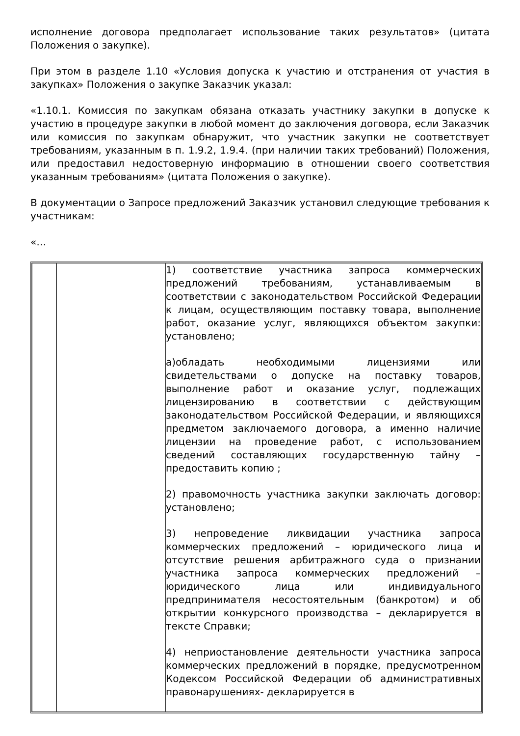исполнение договора предполагает использование таких результатов» (цитата Положения о закупке).
При этом в разделе 1.10 «Условия допуска к участию и отстранения от участия в закупках» Положения о закупке Заказчик указал:
«1.10.1. Комиссия по закупкам обязана отказать участнику закупки в допуске к участию в процедуре закупки в любой момент до заключения договора, если Заказчик или комиссия по закупкам обнаружит, что участник закупки не соответствует требованиям, указанным в п. 1.9.2, 1.9.4. (при наличии таких требований) Положения, или предоставил недостоверную информацию в отношении своего соответствия указанным требованиям» (цитата Положения о закупке).
В документации о Запросе предложений Заказчик установил следующие требования к участникам:
«…
| | | 1) соответствие участника запроса коммерческих предложений требованиям, устанавливаемым в соответствии с законодательством Российской Федерации к лицам, осуществляющим поставку товара, выполнение работ, оказание услуг, являющихся объектом закупки: установлено; а)обладать необходимыми лицензиями или свидетельствами о допуске на поставку товаров, выполнение работ и оказание услуг, подлежащих лицензированию в соответствии с действующим законодательством Российской Федерации, и являющихся предметом заключаемого договора, а именно наличие лицензии на проведение работ, с использованием сведений составляющих государственную тайну –предоставить копию ; 2) правомочность участника закупки заключать договор: установлено; 3) непроведение ликвидации участника запроса коммерческих предложений – юридического лица и отсутствие решения арбитражного суда о признании участника запроса коммерческих предложений – юридического лица или индивидуального предпринимателя несостоятельным (банкротом) и об открытии конкурсного производства – декларируется в тексте Справки; 4) неприостановление деятельности участника запроса коммерческих предложений в порядке, предусмотренном Кодексом Российской Федерации об административных правонарушениях- декларируется в |